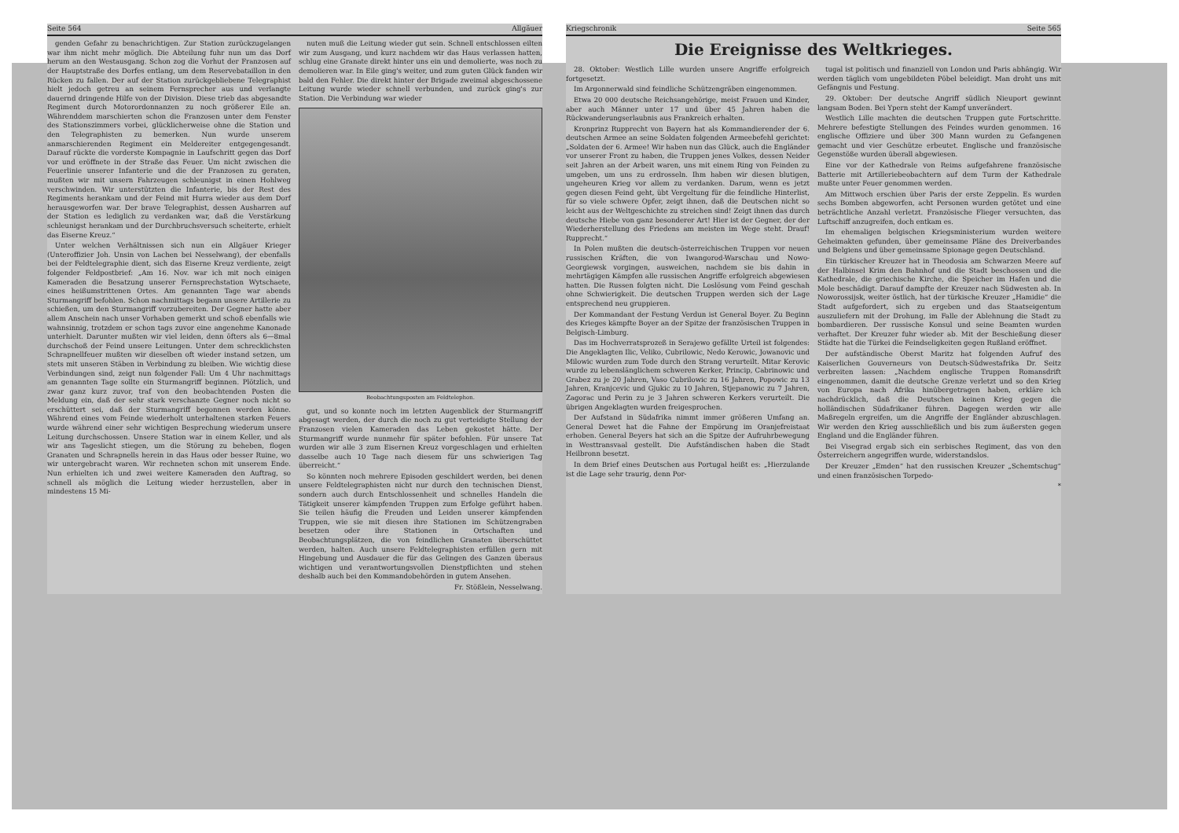Seite 564 Allgäuer
genden Gefahr zu benachrichtigen. Zur Station zurückzugelangen war ihm nicht mehr möglich. Die Abteilung fuhr nun um das Dorf herum an den Westausgang. Schon zog die Vorhut der Franzosen auf der Hauptstraße des Dorfes entlang, um dem Reservebataillon in den Rücken zu fallen. Der auf der Station zurückgebliebene Telegraphist hielt jedoch getreu an seinem Fernsprecher aus und verlangte dauernd dringende Hilfe von der Division. Diese trieb das abgesandte Regiment durch Motorordonnanzen zu noch größerer Eile an. Währenddem marschierten schon die Franzosen unter dem Fenster des Stationszimmers vorbei, glücklicherweise ohne die Station und den Telegraphisten zu bemerken. Nun wurde unserem anmarschierenden Regiment ein Meldereiter entgegengesandt. Darauf rückte die vorderste Kompagnie in Laufschritt gegen das Dorf vor und eröffnete in der Straße das Feuer. Um nicht zwischen die Feuerlinie unserer Infanterie und die der Franzosen zu geraten, mußten wir mit unsern Fahrzeugen schleunigst in einen Hohlweg verschwinden. Wir unterstützten die Infanterie, bis der Rest des Regiments herankam und der Feind mit Hurra wieder aus dem Dorf herausgeworfen war. Der brave Telegraphist, dessen Ausharren auf der Station es lediglich zu verdanken war, daß die Verstärkung schleunigst herankam und der Durchbruchsversuch scheiterte, erhielt das Eiserne Kreuz.“
Unter welchen Verhältnissen sich nun ein Allgäuer Krieger (Unteroffizier Joh. Unsin von Lachen bei Nesselwang), der ebenfalls bei der Feldtelegraphie dient, sich das Eiserne Kreuz verdiente, zeigt folgender Feldpostbrief: „Am 16. Nov. war ich mit noch einigen Kameraden die Besatzung unserer Fernsprechstation Wytschaete, eines heißumstrittenen Ortes. Am genannten Tage war abends Sturmangriff befohlen. Schon nachmittags begann unsere Artillerie zu schießen, um den Sturmangriff vorzubereiten. Der Gegner hatte aber allem Anschein nach unser Vorhaben gemerkt und schoß ebenfalls wie wahnsinnig, trotzdem er schon tags zuvor eine angenehme Kanonade unterhielt. Darunter mußten wir viel leiden, denn öfters als 6—8mal durchschoß der Feind unsere Leitungen. Unter dem schrecklichsten Schrapnellfeuer mußten wir dieselben oft wieder instand setzen, um stets mit unseren Stäben in Verbindung zu bleiben. Wie wichtig diese Verbindungen sind, zeigt nun folgender Fall: Um 4 Uhr nachmittags am genannten Tage sollte ein Sturmangriff beginnen. Plötzlich, und zwar ganz kurz zuvor, traf von den beobachtenden Posten die Meldung ein, daß der sehr stark verschanzte Gegner noch nicht so erschüttert sei, daß der Sturmangriff begonnen werden könne. Während eines vom Feinde wiederholt unterhaltenen starken Feuers wurde während einer sehr wichtigen Besprechung wiederum unsere Leitung durchschossen. Unsere Station war in einem Keller, und als wir ans Tageslicht stiegen, um die Störung zu beheben, flogen Granaten und Schrapnells herein in das Haus oder besser Ruine, wo wir untergebracht waren. Wir rechneten schon mit unserem Ende. Nun erhielten ich und zwei weitere Kameraden den Auftrag, so schnell als möglich die Leitung wieder herzustellen, aber in mindestens 15 Mi-
nuten muß die Leitung wieder gut sein. Schnell entschlossen eilten wir zum Ausgang, und kurz nachdem wir das Haus verlassen hatten, schlug eine Granate direkt hinter uns ein und demolierte, was noch zu demolieren war. In Eile ging's weiter, und zum guten Glück fanden wir bald den Fehler. Die direkt hinter der Brigade zweimal abgeschossene Leitung wurde wieder schnell verbunden, und zurück ging's zur Station. Die Verbindung war wieder
Beobachtungsposten am Feldtelephon.
gut, und so konnte noch im letzten Augenblick der Sturmangriff abgesagt werden, der durch die noch zu gut verteidigte Stellung der Franzosen vielen Kameraden das Leben gekostet hätte. Der Sturmangriff wurde nunmehr für später befohlen. Für unsere Tat wurden wir alle 3 zum Eisernen Kreuz vorgeschlagen und erhielten dasselbe auch 10 Tage nach diesem für uns schwierigen Tag überreicht.“
So könnten noch mehrere Episoden geschildert werden, bei denen unsere Feldtelegraphisten nicht nur durch den technischen Dienst, sondern auch durch Entschlossenheit und schnelles Handeln die Tätigkeit unserer kämpfenden Truppen zum Erfolge geführt haben. Sie teilen häufig die Freuden und Leiden unserer kämpfenden Truppen, wie sie mit diesen ihre Stationen im Schützengraben besetzen oder ihre Stationen in Ortschaften und Beobachtungsplätzen, die von feindlichen Granaten überschüttet werden, halten. Auch unsere Feldtelegraphisten erfüllen gern mit Hingebung und Ausdauer die für das Gelingen des Ganzen überaus wichtigen und verantwortungsvollen Dienstpflichten und stehen deshalb auch bei den Kommandobehörden in gutem Ansehen.
Fr. Stößlein, Nesselwang.
Kriegschronik Seite 565
Die Ereignisse des Weltkrieges.
28. Oktober: Westlich Lille wurden unsere Angriffe erfolgreich fortgesetzt.
Im Argonnerwald sind feindliche Schützengräben eingenommen.
Etwa 20 000 deutsche Reichsangehörige, meist Frauen und Kinder, aber auch Männer unter 17 und über 45 Jahren haben die Rückwanderungserlaubnis aus Frankreich erhalten.
Kronprinz Rupprecht von Bayern hat als Kommandierender der 6. deutschen Armee an seine Soldaten folgenden Armeebefehl gerichtet: „Soldaten der 6. Armee! Wir haben nun das Glück, auch die Engländer vor unserer Front zu haben, die Truppen jenes Volkes, dessen Neider seit Jahren an der Arbeit waren, uns mit einem Ring von Feinden zu umgeben, um uns zu erdrosseln. Ihm haben wir diesen blutigen, ungeheuren Krieg vor allem zu verdanken. Darum, wenn es jetzt gegen diesen Feind geht, übt Vergeltung für die feindliche Hinterlist, für so viele schwere Opfer, zeigt ihnen, daß die Deutschen nicht so leicht aus der Weltgeschichte zu streichen sind! Zeigt ihnen das durch deutsche Hiebe von ganz besonderer Art! Hier ist der Gegner, der der Wiederherstellung des Friedens am meisten im Wege steht. Drauf! Rupprecht.“
In Polen mußten die deutsch-österreichischen Truppen vor neuen russischen Kräften, die von Iwangorod-Warschau und Nowo-Georgiewsk vorgingen, ausweichen, nachdem sie bis dahin in mehrtägigen Kämpfen alle russischen Angriffe erfolgreich abgewiesen hatten. Die Russen folgten nicht. Die Loslösung vom Feind geschah ohne Schwierigkeit. Die deutschen Truppen werden sich der Lage entsprechend neu gruppieren.
Der Kommandant der Festung Verdun ist General Boyer. Zu Beginn des Krieges kämpfte Boyer an der Spitze der französischen Truppen in Belgisch-Limburg.
Das im Hochverratsprozeß in Serajewo gefällte Urteil ist folgendes: Die Angeklagten Ilic, Veliko, Cubrilowic, Nedo Kerowic, Jowanovic und Milowic wurden zum Tode durch den Strang verurteilt. Mitar Kerovic wurde zu lebenslänglichem schweren Kerker, Princip, Cabrinowic und Grabez zu je 20 Jahren, Vaso Cubrilowic zu 16 Jahren, Popowic zu 13 Jahren, Kranjcevic und Gjukic zu 10 Jahren, Stjepanowic zu 7 Jahren, Zagorac und Perin zu je 3 Jahren schweren Kerkers verurteilt. Die übrigen Angeklagten wurden freigesprochen.
Der Aufstand in Südafrika nimmt immer größeren Umfang an. General Dewet hat die Fahne der Empörung im Oranjefreistaat erhoben. General Beyers hat sich an die Spitze der Aufruhrbewegung in Westtransvaal gestellt. Die Aufständischen haben die Stadt Heilbronn besetzt.
In dem Brief eines Deutschen aus Portugal heißt es: „Hierzulande ist die Lage sehr traurig, denn Por-
tugal ist politisch und finanziell von London und Paris abhängig. Wir werden täglich vom ungebildeten Pöbel beleidigt. Man droht uns mit Gefängnis und Festung.
29. Oktober: Der deutsche Angriff südlich Nieuport gewinnt langsam Boden. Bei Ypern steht der Kampf unverändert.
Westlich Lille machten die deutschen Truppen gute Fortschritte. Mehrere befestigte Stellungen des Feindes wurden genommen. 16 englische Offiziere und über 300 Mann wurden zu Gefangenen gemacht und vier Geschütze erbeutet. Englische und französische Gegenstöße wurden überall abgewiesen.
Eine vor der Kathedrale von Reims aufgefahrene französische Batterie mit Artilleriebeobachtern auf dem Turm der Kathedrale mußte unter Feuer genommen werden.
Am Mittwoch erschien über Paris der erste Zeppelin. Es wurden sechs Bomben abgeworfen, acht Personen wurden getötet und eine beträchtliche Anzahl verletzt. Französische Flieger versuchten, das Luftschiff anzugreifen, doch entkam es.
Im ehemaligen belgischen Kriegsministerium wurden weitere Geheimakten gefunden, über gemeinsame Pläne des Dreiverbandes und Belgiens und über gemeinsame Spionage gegen Deutschland.
Ein türkischer Kreuzer hat in Theodosia am Schwarzen Meere auf der Halbinsel Krim den Bahnhof und die Stadt beschossen und die Kathedrale, die griechische Kirche, die Speicher im Hafen und die Mole beschädigt. Darauf dampfte der Kreuzer nach Südwesten ab. In Noworossijsk, weiter östlich, hat der türkische Kreuzer „Hamidie“ die Stadt aufgefordert, sich zu ergeben und das Staatseigentum auszuliefern mit der Drohung, im Falle der Ablehnung die Stadt zu bombardieren. Der russische Konsul und seine Beamten wurden verhaftet. Der Kreuzer fuhr wieder ab. Mit der Beschießung dieser Städte hat die Türkei die Feindseligkeiten gegen Rußland eröffnet.
Der aufständische Oberst Maritz hat folgenden Aufruf des Kaiserlichen Gouverneurs von Deutsch-Südwestafrika Dr. Seitz verbreiten lassen: „Nachdem englische Truppen Romansdrift eingenommen, damit die deutsche Grenze verletzt und so den Krieg von Europa nach Afrika hinübergetragen haben, erkläre ich nachdrücklich, daß die Deutschen keinen Krieg gegen die holländischen Südafrikaner führen. Dagegen werden wir alle Maßregeln ergreifen, um die Angriffe der Engländer abzuschlagen. Wir werden den Krieg ausschließlich und bis zum äußersten gegen England und die Engländer führen.
Bei Visegrad ergab sich ein serbisches Regiment, das von den Österreichern angegriffen wurde, widerstandslos.
Der Kreuzer „Emden“ hat den russischen Kreuzer „Schemtschug“ und einen französischen Torpedo-
*